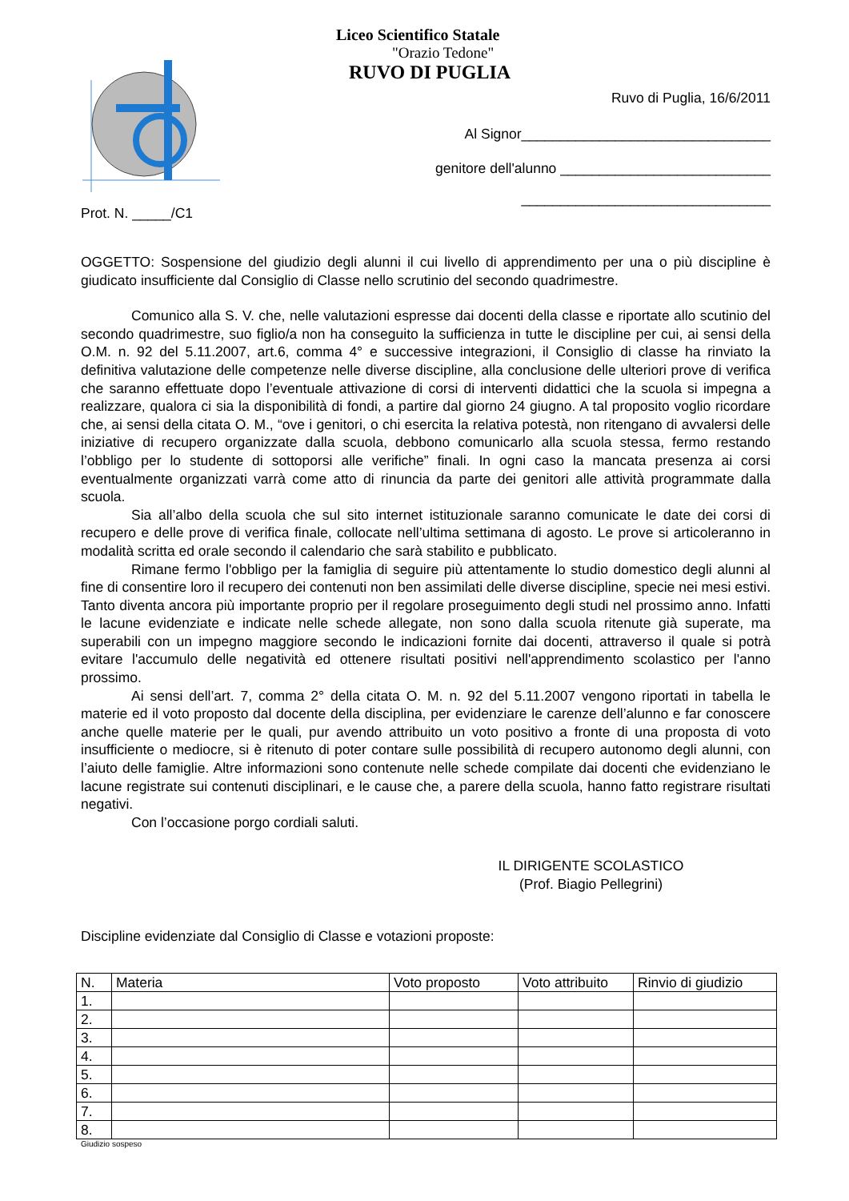Liceo Scientifico Statale
"Orazio Tedone"
RUVO DI PUGLIA
Ruvo di Puglia, 16/6/2011
Al Signor________________________________
genitore dell'alunno ___________________________
________________________________
Prot. N. _____/C1
OGGETTO: Sospensione del giudizio degli alunni il cui livello di apprendimento per una o più discipline è giudicato insufficiente dal Consiglio di Classe nello scrutinio del secondo quadrimestre.
Comunico alla S. V. che, nelle valutazioni espresse dai docenti della classe e riportate allo scutinio del secondo quadrimestre, suo figlio/a non ha conseguito la sufficienza in tutte le discipline per cui, ai sensi della O.M. n. 92 del 5.11.2007, art.6, comma 4° e successive integrazioni, il Consiglio di classe ha rinviato la definitiva valutazione delle competenze nelle diverse discipline, alla conclusione delle ulteriori prove di verifica che saranno effettuate dopo l’eventuale attivazione di corsi di interventi didattici che la scuola si impegna a realizzare, qualora ci sia la disponibilità di fondi, a partire dal giorno 24 giugno. A tal proposito voglio ricordare che, ai sensi della citata O. M., “ove i genitori, o chi esercita la relativa potestà, non ritengano di avvalersi delle iniziative di recupero organizzate dalla scuola, debbono comunicarlo alla scuola stessa, fermo restando l’obbligo per lo studente di sottoporsi alle verifiche” finali. In ogni caso la mancata presenza ai corsi eventualmente organizzati varrà come atto di rinuncia da parte dei genitori alle attività programmate dalla scuola.
Sia all’albo della scuola che sul sito internet istituzionale saranno comunicate le date dei corsi di recupero e delle prove di verifica finale, collocate nell’ultima settimana di agosto. Le prove si articoleranno in modalità scritta ed orale secondo il calendario che sarà stabilito e pubblicato.
Rimane fermo l'obbligo per la famiglia di seguire più attentamente lo studio domestico degli alunni al fine di consentire loro il recupero dei contenuti non ben assimilati delle diverse discipline, specie nei mesi estivi. Tanto diventa ancora più importante proprio per il regolare proseguimento degli studi nel prossimo anno. Infatti le lacune evidenziate e indicate nelle schede allegate, non sono dalla scuola ritenute già superate, ma superabili con un impegno maggiore secondo le indicazioni fornite dai docenti, attraverso il quale si potrà evitare l'accumulo delle negatività ed ottenere risultati positivi nell'apprendimento scolastico per l'anno prossimo.
Ai sensi dell’art. 7, comma 2° della citata O. M. n. 92 del 5.11.2007 vengono riportati in tabella le materie ed il voto proposto dal docente della disciplina, per evidenziare le carenze dell’alunno e far conoscere anche quelle materie per le quali, pur avendo attribuito un voto positivo a fronte di una proposta di voto insufficiente o mediocre, si è ritenuto di poter contare sulle possibilità di recupero autonomo degli alunni, con l’aiuto delle famiglie. Altre informazioni sono contenute nelle schede compilate dai docenti che evidenziano le lacune registrate sui contenuti disciplinari, e le cause che, a parere della scuola, hanno fatto registrare risultati negativi.
Con l’occasione porgo cordiali saluti.
IL DIRIGENTE SCOLASTICO
(Prof. Biagio Pellegrini)
Discipline evidenziate dal Consiglio di Classe e votazioni proposte:
| N. | Materia | Voto proposto | Voto attribuito | Rinvio di giudizio |
| 1. | | | | |
| 2. | | | | |
| 3. | | | | |
| 4. | | | | |
| 5. | | | | |
| 6. | | | | |
| 7. | | | | |
| 8. | | | | |
Giudizio sospeso